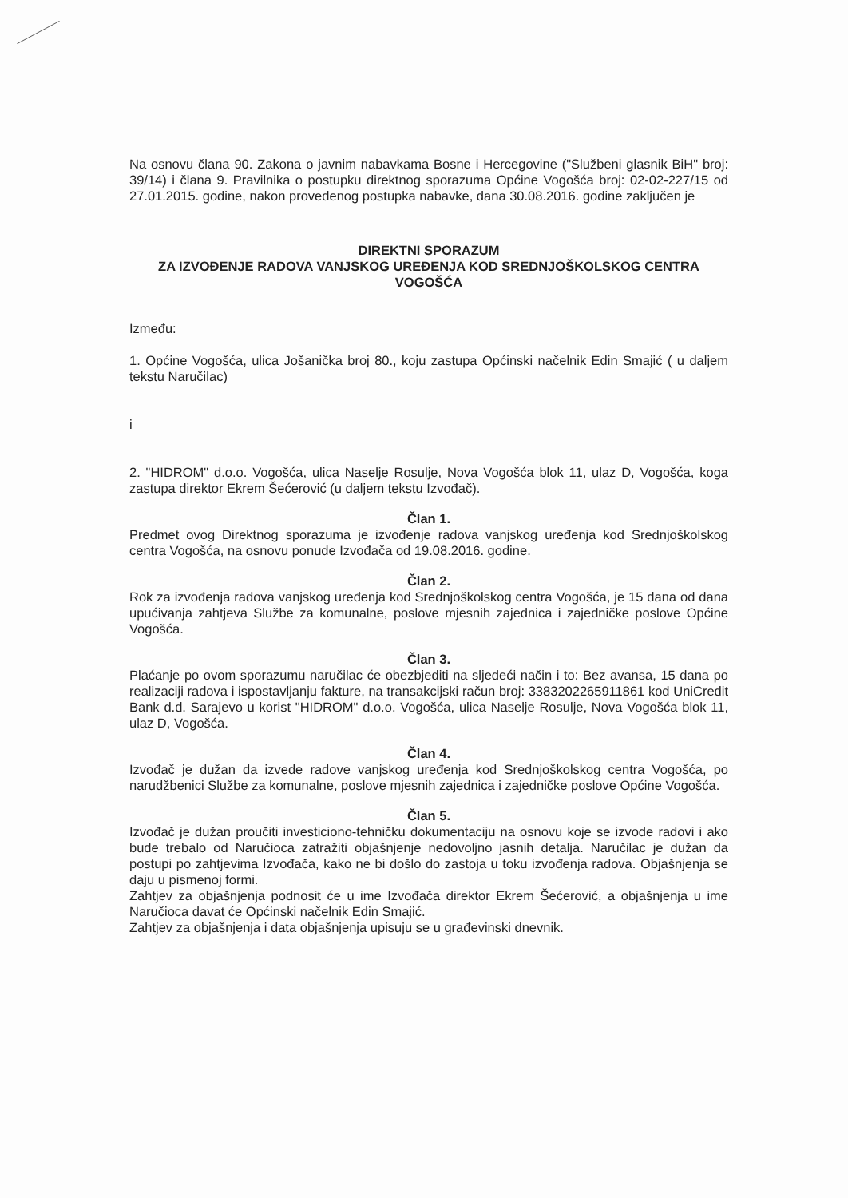Na osnovu člana 90. Zakona o javnim nabavkama Bosne i Hercegovine ("Službeni glasnik BiH" broj: 39/14) i člana 9. Pravilnika o postupku direktnog sporazuma Općine Vogošća broj: 02-02-227/15 od 27.01.2015. godine, nakon provedenog postupka nabavke, dana 30.08.2016. godine zaključen je
DIREKTNI SPORAZUM
ZA IZVOĐENJE RADOVA VANJSKOG UREĐENJA KOD SREDNJOŠKOLSKOG CENTRA VOGOŠĆA
Između:
1. Općine Vogošća, ulica Jošanička broj 80., koju zastupa Općinski načelnik Edin Smajić ( u daljem tekstu Naručilac)
i
2. "HIDROM" d.o.o. Vogošća, ulica Naselje Rosulje, Nova Vogošća blok 11, ulaz D, Vogošća, koga zastupa direktor Ekrem Šećerović (u daljem tekstu Izvođač).
Član 1.
Predmet ovog Direktnog sporazuma je izvođenje radova vanjskog uređenja kod Srednjoškolskog centra Vogošća, na osnovu ponude Izvođača od 19.08.2016. godine.
Član 2.
Rok za izvođenja radova vanjskog uređenja kod Srednjoškolskog centra Vogošća, je 15 dana od dana upućivanja zahtjeva Službe za komunalne, poslove mjesnih zajednica i zajedničke poslove Općine Vogošća.
Član 3.
Plaćanje po ovom sporazumu naručilac će obezbjediti na sljedeći način i to: Bez avansa, 15 dana po realizaciji radova i ispostavljanju fakture, na transakcijski račun broj: 3383202265911861 kod UniCredit Bank d.d. Sarajevo u korist "HIDROM" d.o.o. Vogošća, ulica Naselje Rosulje, Nova Vogošća blok 11, ulaz D, Vogošća.
Član 4.
Izvođač je dužan da izvede radove vanjskog uređenja kod Srednjoškolskog centra Vogošća, po narudžbenici Službe za komunalne, poslove mjesnih zajednica i zajedničke poslove Općine Vogošća.
Član 5.
Izvođač je dužan proučiti investiciono-tehničku dokumentaciju na osnovu koje se izvode radovi i ako bude trebalo od Naručioca zatražiti objašnjenje nedovoljno jasnih detalja. Naručilac je dužan da postupi po zahtjevima Izvođača, kako ne bi došlo do zastoja u toku izvođenja radova. Objašnjenja se daju u pismenoj formi.
Zahtjev za objašnjenja podnosit će u ime Izvođača direktor Ekrem Šećerović, a objašnjenja u ime Naručioca davat će Općinski načelnik Edin Smajić.
Zahtjev za objašnjenja i data objašnjenja upisuju se u građevinski dnevnik.